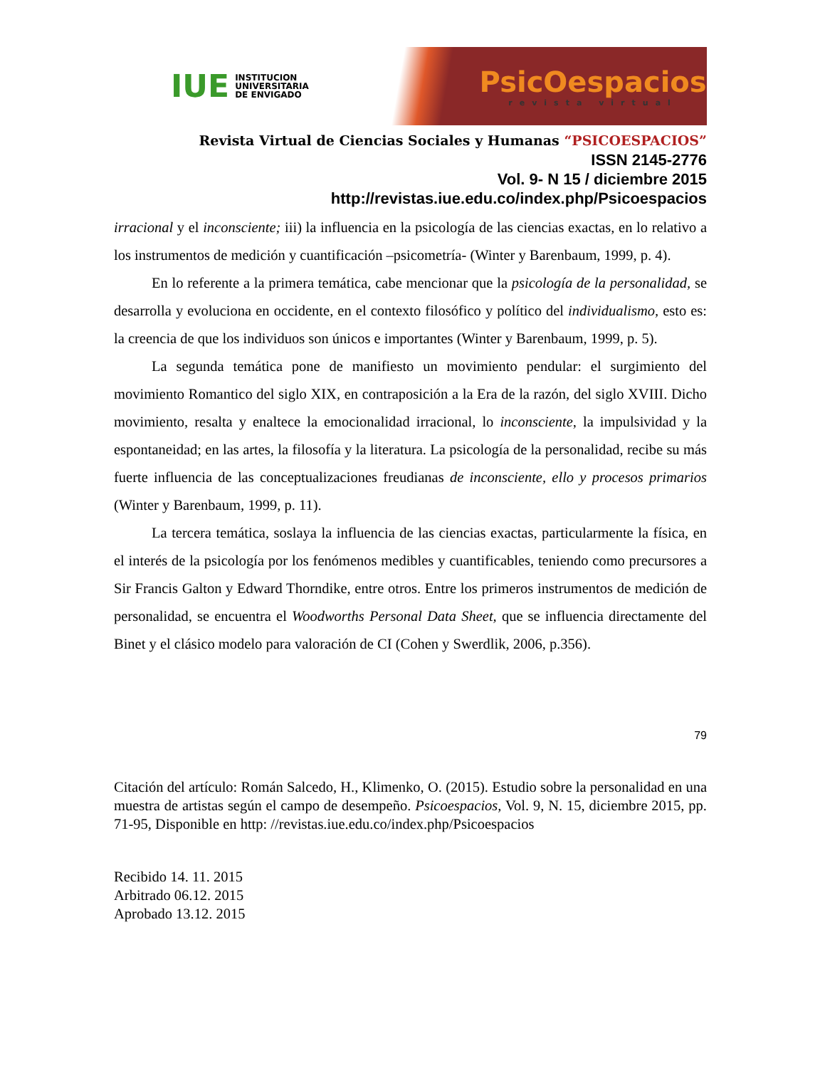IUE
INSTITUCION
UNIVERSITARIA
DE ENVIGADO
PsicOespacios
revista virtual
Revista Virtual de Ciencias Sociales y Humanas “PSICOESPACIOS”
ISSN 2145-2776
Vol. 9- N 15 / diciembre 2015
http://revistas.iue.edu.co/index.php/Psicoespacios
irracional y el inconsciente; iii) la influencia en la psicología de las ciencias exactas, en lo relativo a los instrumentos de medición y cuantificación –psicometría- (Winter y Barenbaum, 1999, p. 4).
En lo referente a la primera temática, cabe mencionar que la psicología de la personalidad, se desarrolla y evoluciona en occidente, en el contexto filosófico y político del individualismo, esto es: la creencia de que los individuos son únicos e importantes (Winter y Barenbaum, 1999, p. 5).
La segunda temática pone de manifiesto un movimiento pendular: el surgimiento del movimiento Romantico del siglo XIX, en contraposición a la Era de la razón, del siglo XVIII. Dicho movimiento, resalta y enaltece la emocionalidad irracional, lo inconsciente, la impulsividad y la espontaneidad; en las artes, la filosofía y la literatura. La psicología de la personalidad, recibe su más fuerte influencia de las conceptualizaciones freudianas de inconsciente, ello y procesos primarios (Winter y Barenbaum, 1999, p. 11).
La tercera temática, soslaya la influencia de las ciencias exactas, particularmente la física, en el interés de la psicología por los fenómenos medibles y cuantificables, teniendo como precursores a Sir Francis Galton y Edward Thorndike, entre otros. Entre los primeros instrumentos de medición de personalidad, se encuentra el Woodworths Personal Data Sheet, que se influencia directamente del Binet y el clásico modelo para valoración de CI (Cohen y Swerdlik, 2006, p.356).
79
Citación del artículo: Román Salcedo, H., Klimenko, O. (2015). Estudio sobre la personalidad en una muestra de artistas según el campo de desempeño. Psicoespacios, Vol. 9, N. 15, diciembre 2015, pp. 71-95, Disponible en http: //revistas.iue.edu.co/index.php/Psicoespacios
Recibido 14. 11. 2015
Arbitrado 06.12. 2015
Aprobado 13.12. 2015